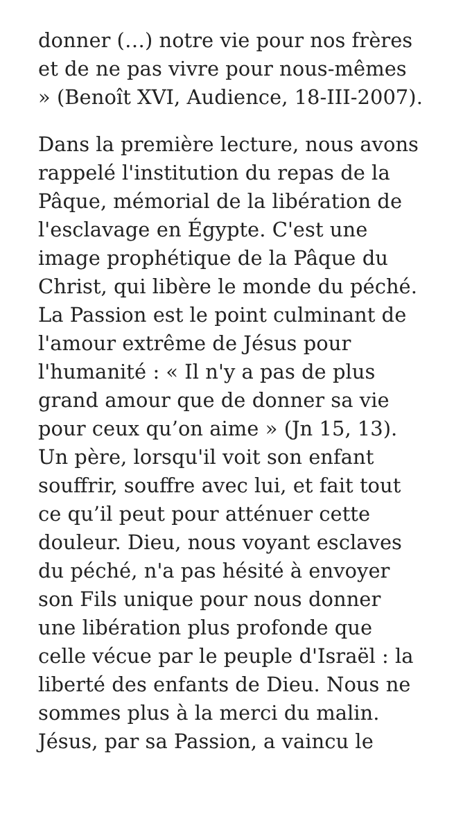donner (…) notre vie pour nos frères
et de ne pas vivre pour nous-mêmes
» (Benoît XVI, Audience, 18-III-2007).
Dans la première lecture, nous avons
rappelé l'institution du repas de la
Pâque, mémorial de la libération de
l'esclavage en Égypte. C'est une
image prophétique de la Pâque du
Christ, qui libère le monde du péché.
La Passion est le point culminant de
l'amour extrême de Jésus pour
l'humanité : « Il n'y a pas de plus
grand amour que de donner sa vie
pour ceux qu’on aime » (Jn 15, 13).
Un père, lorsqu'il voit son enfant
souffrir, souffre avec lui, et fait tout
ce qu’il peut pour atténuer cette
douleur. Dieu, nous voyant esclaves
du péché, n'a pas hésité à envoyer
son Fils unique pour nous donner
une libération plus profonde que
celle vécue par le peuple d'Israël : la
liberté des enfants de Dieu. Nous ne
sommes plus à la merci du malin.
Jésus, par sa Passion, a vaincu le